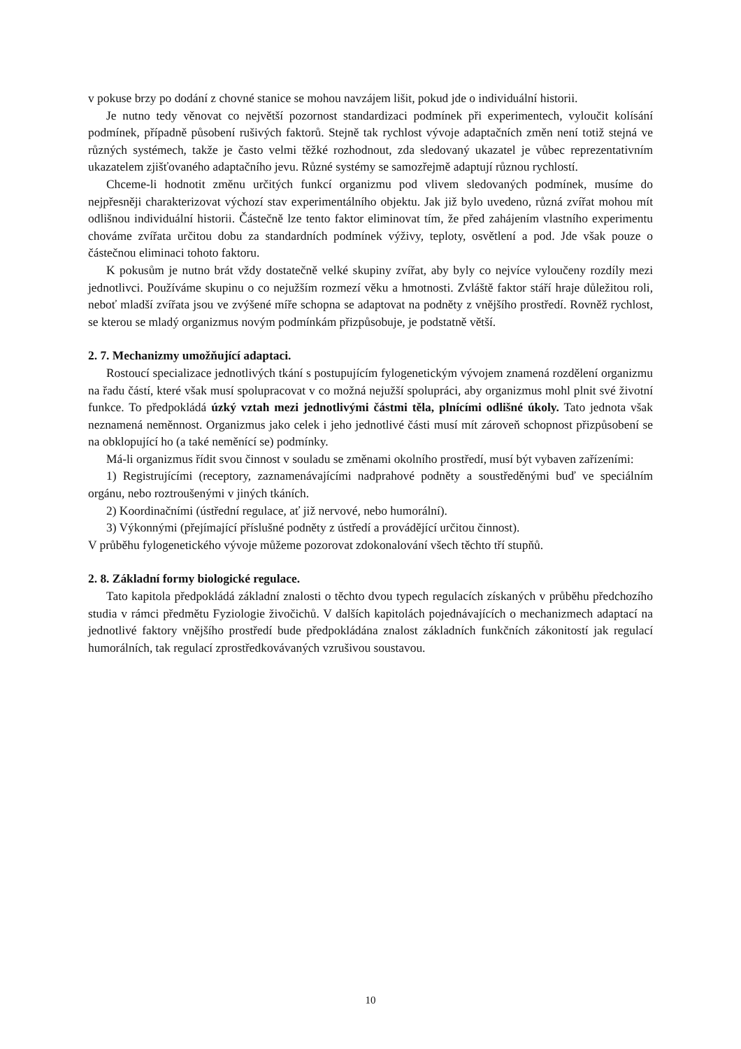v pokuse brzy po dodání z chovné stanice se mohou navzájem lišit, pokud jde o individuální historii.
Je nutno tedy věnovat co největší pozornost standardizaci podmínek při experimentech, vyloučit kolísání podmínek, případně působení rušivých faktorů. Stejně tak rychlost vývoje adaptačních změn není totiž stejná ve různých systémech, takže je často velmi těžké rozhodnout, zda sledovaný ukazatel je vůbec reprezentativním ukazatelem zjišťovaného adaptačního jevu. Různé systémy se samozřejmě adaptují různou rychlostí.
Chceme-li hodnotit změnu určitých funkcí organizmu pod vlivem sledovaných podmínek, musíme do nejpřesněji charakterizovat výchozí stav experimentálního objektu. Jak již bylo uvedeno, různá zvířat mohou mít odlišnou individuální historii. Částečně lze tento faktor eliminovat tím, že před zahájením vlastního experimentu chováme zvířata určitou dobu za standardních podmínek výživy, teploty, osvětlení a pod. Jde však pouze o částečnou eliminaci tohoto faktoru.
K pokusům je nutno brát vždy dostatečně velké skupiny zvířat, aby byly co nejvíce vyloučeny rozdíly mezi jednotlivci. Používáme skupinu o co nejužším rozmezí věku a hmotnosti. Zvláště faktor stáří hraje důležitou roli, neboť mladší zvířata jsou ve zvýšené míře schopna se adaptovat na podněty z vnějšího prostředí. Rovněž rychlost, se kterou se mladý organizmus novým podmínkám přizpůsobuje, je podstatně větší.
2. 7. Mechanizmy umožňující adaptaci.
Rostoucí specializace jednotlivých tkání s postupujícím fylogenetickým vývojem znamená rozdělení organizmu na řadu částí, které však musí spolupracovat v co možná nejužší spolupráci, aby organizmus mohl plnit své životní funkce. To předpokládá úzký vztah mezi jednotlivými částmi těla, plnícími odlišné úkoly. Tato jednota však neznamená neměnnost. Organizmus jako celek i jeho jednotlivé části musí mít zároveň schopnost přizpůsobení se na obklopující ho (a také neměnící se) podmínky.
Má-li organizmus řídit svou činnost v souladu se změnami okolního prostředí, musí být vybaven zařízeními:
1) Registrujícími (receptory, zaznamenávajícími nadprahové podněty a soustředěnými buď ve speciálním orgánu, nebo roztroušenými v jiných tkáních.
2) Koordinačními (ústřední regulace, ať již nervové, nebo humorální).
3) Výkonnými (přejímající příslušné podněty z ústředí a provádějící určitou činnost).
V průběhu fylogenetického vývoje můžeme pozorovat zdokonalování všech těchto tří stupňů.
2. 8. Základní formy biologické regulace.
Tato kapitola předpokládá základní znalosti o těchto dvou typech regulacích získaných v průběhu předchozího studia v rámci předmětu Fyziologie živočichů. V dalších kapitolách pojednávajících o mechanizmech adaptací na jednotlivé faktory vnějšího prostředí bude předpokládána znalost základních funkčních zákonitostí jak regulací humorálních, tak regulací zprostředkovávaných vzrušivou soustavou.
10